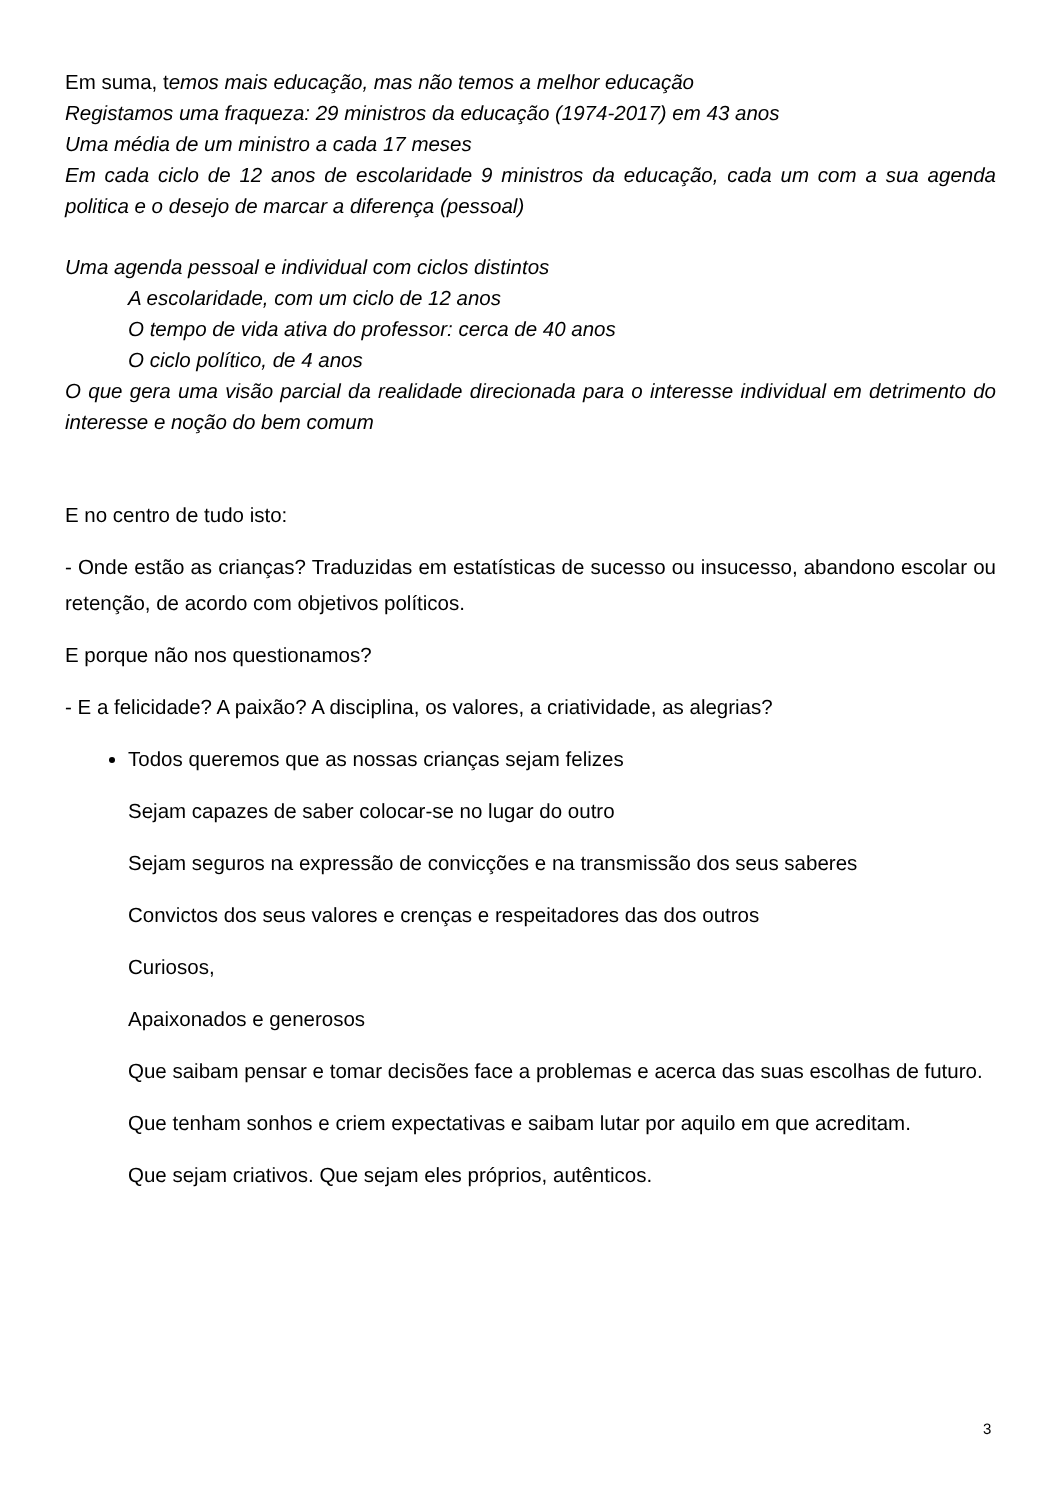Em suma, temos mais educação, mas não temos a melhor educação
Registamos uma fraqueza: 29 ministros da educação (1974-2017) em 43 anos
Uma média de um ministro a cada 17 meses
Em cada ciclo de 12 anos de escolaridade 9 ministros da educação, cada um com a sua agenda politica e o desejo de marcar a diferença (pessoal)
Uma agenda pessoal e individual com ciclos distintos
A escolaridade, com um ciclo de 12 anos
O tempo de vida ativa do professor: cerca de 40 anos
O ciclo político, de 4 anos
O que gera uma visão parcial da realidade direcionada para o interesse individual em detrimento do interesse e noção do bem comum
E no centro de tudo isto:
- Onde estão as crianças? Traduzidas em estatísticas de sucesso ou insucesso, abandono escolar ou retenção, de acordo com objetivos políticos.
E porque não nos questionamos?
- E a felicidade? A paixão? A disciplina, os valores, a criatividade, as alegrias?
Todos queremos que as nossas crianças sejam felizes
Sejam capazes de saber colocar-se no lugar do outro
Sejam seguros na expressão de convicções e na transmissão dos seus saberes
Convictos dos seus valores e crenças e respeitadores das dos outros
Curiosos,
Apaixonados e generosos
Que saibam pensar e tomar decisões face a problemas e acerca das suas escolhas de futuro.
Que tenham sonhos e criem expectativas e saibam lutar por aquilo em que acreditam.
Que sejam criativos. Que sejam eles próprios, autênticos.
3